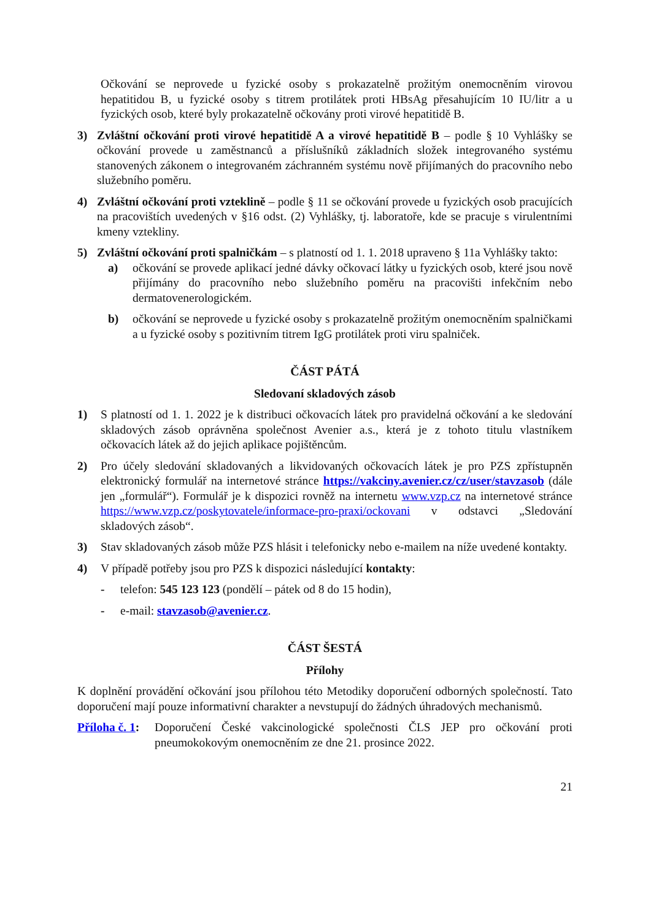Očkování se neprovede u fyzické osoby s prokazatelně prožitým onemocněním virovou hepatitidou B, u fyzické osoby s titrem protilátek proti HBsAg přesahujícím 10 IU/litr a u fyzických osob, které byly prokazatelně očkovány proti virové hepatitidě B.
3) Zvláštní očkování proti virové hepatitidě A a virové hepatitidě B – podle § 10 Vyhlášky se očkování provede u zaměstnanců a příslušníků základních složek integrovaného systému stanovených zákonem o integrovaném záchranném systému nově přijímaných do pracovního nebo služebního poměru.
4) Zvláštní očkování proti vzteklině – podle § 11 se očkování provede u fyzických osob pracujících na pracovištích uvedených v §16 odst. (2) Vyhlášky, tj. laboratoře, kde se pracuje s virulentními kmeny vztekliny.
5) Zvláštní očkování proti spalničkám – s platností od 1. 1. 2018 upraveno § 11a Vyhlášky takto:
a) očkování se provede aplikací jedné dávky očkovací látky u fyzických osob, které jsou nově přijímány do pracovního nebo služebního poměru na pracovišti infekčním nebo dermatovenerologickém.
b) očkování se neprovede u fyzické osoby s prokazatelně prožitým onemocněním spalničkami a u fyzické osoby s pozitivním titrem IgG protilátek proti viru spalniček.
ČÁST PÁTÁ
Sledovaní skladových zásob
1) S platností od 1. 1. 2022 je k distribuci očkovacích látek pro pravidelná očkování a ke sledování skladových zásob oprávněna společnost Avenier a.s., která je z tohoto titulu vlastníkem očkovacích látek až do jejich aplikace pojištěncům.
2) Pro účely sledování skladovaných a likvidovaných očkovacích látek je pro PZS zpřístupněn elektronický formulář na internetové stránce https://vakciny.avenier.cz/cz/user/stavzasob (dále jen „formulář“). Formulář je k dispozici rovněž na internetu www.vzp.cz na internetové stránce https://www.vzp.cz/poskytovatele/informace-pro-praxi/ockovani v odstavci „Sledování skladových zásob“.
3) Stav skladovaných zásob může PZS hlásit i telefonicky nebo e-mailem na níže uvedené kontakty.
4) V případě potřeby jsou pro PZS k dispozici následující kontakty:
- telefon: 545 123 123 (pondělí – pátek od 8 do 15 hodin),
- e-mail: stavzasob@avenier.cz.
ČÁST ŠESTÁ
Přílohy
K doplnění provádění očkování jsou přílohou této Metodiky doporučení odborných společností. Tato doporučení mají pouze informativní charakter a nevstupují do žádných úhradových mechanismů.
Příloha č. 1:
Doporučení České vakcinologické společnosti ČLS JEP pro očkování proti pneumokokovým onemocněním ze dne 21. prosince 2022.
21